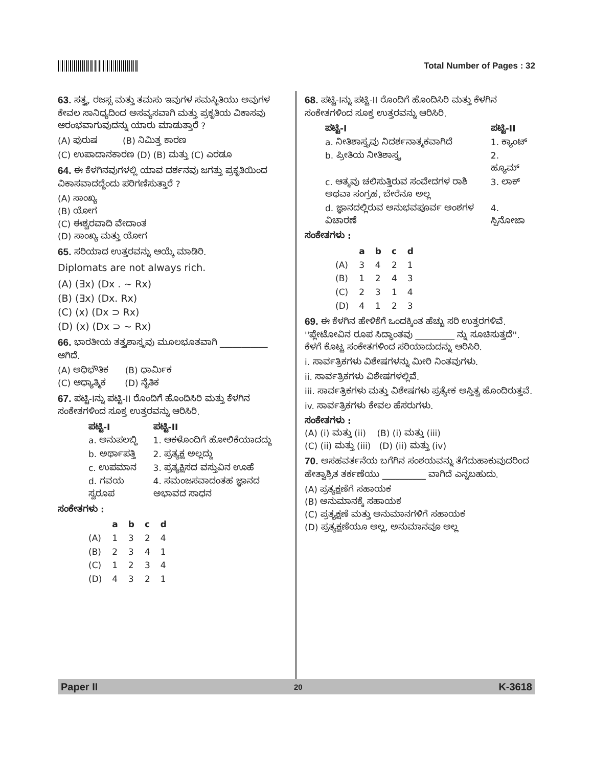Total Number of Pages : 32
63. ಸತ್ತ್ವ, ರಜಸ್ಸ ಮತ್ತು ತಮಸು ಇವುಗಳ ಸಮಸ್ಥಿತಿಯು ಅವುಗಳ ಕೇವಲ ಸಾನಿಧ್ಯದಿಂದ ಅಸವ್ಯಸವಾಗಿ ಮತ್ತು ಪ್ರಕೃತಿಯ ವಿಕಾಸವು ಆರಂಭವಾಗುವುದನ್ನು ಯಾರು ಮಾಡುತ್ತಾರೆ ?
(A) ಪುರುಷ (B) ನಿಮಿತ್ತ ಕಾರಣ
(C) ಉಪಾದಾನಕಾರಣ (D) (B) ಮತ್ತು (C) ಎರಡೂ
64. ಈ ಕೆಳಗಿನವುಗಳಲ್ಲಿ ಯಾವ ದರ್ಶನವು ಜಗತ್ತು ಪ್ರಕೃತಿಯಿಂದ ವಿಕಾಸವಾದದ್ದೆಂದು ಪರಿಗಣಿಸುತ್ತಾರೆ ?
(A) ಸಾಂಖ್ಯ
(B) ಯೋಗ
(C) ಈಶ್ವರವಾದಿ ವೇದಾಂತ
(D) ಸಾಂಖ್ಯ ಮತ್ತು ಯೋಗ
65. ಸರಿಯಾದ ಉತ್ತರವನ್ನು ಆಯ್ಕೆ ಮಾಡಿರಿ.
Diplomats are not always rich.
(A) (∃x) (Dx . ~ Rx)
(B) (∃x) (Dx. Rx)
(C) (x) (Dx ⊃ Rx)
(D) (x) (Dx ⊃ ~ Rx)
66. ಭಾರತೀಯ ತತ್ತ್ವಶಾಸ್ತ್ರವು ಮೂಲಭೂತವಾಗಿ ___________ ಆಗಿದೆ.
(A) ಅಧಿಭೌತಿಕ (B) ಧಾರ್ಮಿಕ
(C) ಆಧ್ಯಾತ್ಮಿಕ (D) ನೈತಿಕ
67. ಪಟ್ಟಿ-Iನ್ನು ಪಟ್ಟಿ-II ರೊಂದಿಗೆ ಹೊಂದಿಸಿರಿ ಮತ್ತು ಕೆಳಗಿನ ಸಂಕೇತಗಳಿಂದ ಸೂಕ್ತ ಉತ್ತರವನ್ನು ಆರಿಸಿರಿ.
| ಪಟ್ಟಿ-I | ಪಟ್ಟಿ-II |
| --- | --- |
| a. ಅನುಪಲಬ್ಧಿ | 1. ಆಕಳೊಂದಿಗೆ ಹೋಲಿಕೆಯಾದದ್ದು |
| b. ಅರ್ಥಾಪತ್ತಿ | 2. ಪ್ರತ್ಯಕ್ಷ ಅಲ್ಲದ್ದು |
| c. ಉಪಮಾನ | 3. ಪ್ರತ್ಯಕ್ಷಿಸದ ವಸ್ತುವಿನ ಊಹೆ |
| d. ಗವಯ ಸ್ವರೂಪ | 4. ಸಮಂಜಸವಾದಂತಹ ಜ್ಞಾನದ ಅಭಾವದ ಸಾಧನ |
ಸಂಕೇತಗಳು :
| | a | b | c | d |
| --- | --- | --- | --- | --- |
| (A) | 1 | 3 | 2 | 4 |
| (B) | 2 | 3 | 4 | 1 |
| (C) | 1 | 2 | 3 | 4 |
| (D) | 4 | 3 | 2 | 1 |
68. ಪಟ್ಟಿ-Iನ್ನು ಪಟ್ಟಿ-II ರೊಂದಿಗೆ ಹೊಂದಿಸಿರಿ ಮತ್ತು ಕೆಳಗಿನ ಸಂಕೇತಗಳಿಂದ ಸೂಕ್ತ ಉತ್ತರವನ್ನು ಆರಿಸಿರಿ.
| ಪಟ್ಟಿ-I | ಪಟ್ಟಿ-II |
| --- | --- |
| a. ನೀತಿಶಾಸ್ತ್ರವು ನಿದರ್ಶನಾತ್ಮಕವಾಗಿದೆ | 1. ಕ್ಯಾಂಟ್ |
| b. ಪ್ರೀತಿಯ ನೀತಿಶಾಸ್ತ್ರ | 2. ಹ್ಯೂಮ್ |
| c. ಆತ್ಮವು ಚಲಿಸುತ್ತಿರುವ ಸಂವೇದಗಳ ರಾಶಿ ಅಥವಾ ಸಂಗ್ರಹ, ಬೇರೆನೂ ಅಲ್ಲ | 3. ಲಾಕ್ |
| d. ಜ್ಞಾನದಲ್ಲಿರುವ ಅನುಭವಪೂರ್ವ ಅಂಶಗಳ ವಿಚಾರಣೆ | 4. ಸ್ಪಿನೋಜಾ |
ಸಂಕೇತಗಳು :
| | a | b | c | d |
| --- | --- | --- | --- | --- |
| (A) | 3 | 4 | 2 | 1 |
| (B) | 1 | 2 | 4 | 3 |
| (C) | 2 | 3 | 1 | 4 |
| (D) | 4 | 1 | 2 | 3 |
69. ಈ ಕೆಳಗಿನ ಹೇಳಿಕೆಗೆ ಒಂದಕ್ಕಿಂತ ಹೆಚ್ಚು ಸರಿ ಉತ್ತರಗಳಿವೆ.
''ಪ್ಲೇಟೋವಿನ ರೂಪ ಸಿದ್ಧಾಂತವು _________ ನ್ನು ಸೂಚಿಸುತ್ತದೆ''.
ಕೆಳಗೆ ಕೊಟ್ಟ ಸಂಕೇತಗಳಿಂದ ಸರಿಯಾದುದನ್ನು ಆರಿಸಿರಿ.
i. ಸಾರ್ವತ್ರಿಕಗಳು ವಿಶೇಷಗಳನ್ನು ಮೀರಿ ನಿಂತವುಗಳು.
ii. ಸಾರ್ವತ್ರಿಕಗಳು ವಿಶೇಷಗಳಲ್ಲಿವೆ.
iii. ಸಾರ್ವತ್ರಿಕಗಳು ಮತ್ತು ವಿಶೇಷಗಳು ಪ್ರತ್ಯೇಕ ಅಸ್ತಿತ್ವ ಹೊಂದಿರುತ್ತವೆ.
iv. ಸಾರ್ವತ್ರಿಕಗಳು ಕೇವಲ ಹೆಸರುಗಳು.
ಸಂಕೇತಗಳು :
(A) (i) ಮತ್ತು (ii) (B) (i) ಮತ್ತು (iii)
(C) (ii) ಮತ್ತು (iii) (D) (ii) ಮತ್ತು (iv)
70. ಅಸಹವರ್ತನೆಯ ಬಗೆಗಿನ ಸಂಶಯವನ್ನು ತೆಗೆದುಹಾಕುವುದರಿಂದ ಹೇತ್ವಾಶ್ರಿತ ತರ್ಕಣೆಯು __________ ವಾಗಿದೆ ಎನ್ನಬಹುದು.
(A) ಪ್ರತ್ಯಕ್ಷಣೆಗೆ ಸಹಾಯಕ
(B) ಅನುಮಾನಕ್ಕೆ ಸಹಾಯಕ
(C) ಪ್ರತ್ಯಕ್ಷಣೆ ಮತ್ತು ಅನುಮಾನಗಳಿಗೆ ಸಹಾಯಕ
(D) ಪ್ರತ್ಯಕ್ಷಣೆಯೂ ಅಲ್ಲ, ಅನುಮಾನವೂ ಅಲ್ಲ
Paper II 20 K-3618